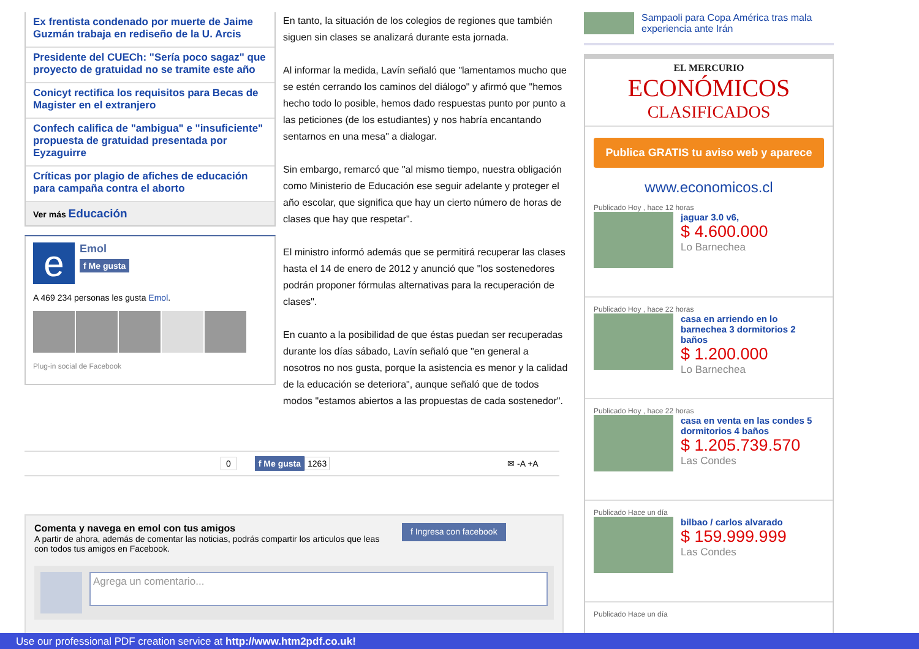Ex frentista condenado por muerte de Jaime Guzmán trabaja en rediseño de la U. Arcis
Presidente del CUECh: "Sería poco sagaz" que proyecto de gratuidad no se tramite este año
Conicyt rectifica los requisitos para Becas de Magister en el extranjero
Confech califica de "ambigua" e "insuficiente" propuesta de gratuidad presentada por Eyzaguirre
Críticas por plagio de afiches de educación para campaña contra el aborto
Ver más Educación
e
Emol
f Me gusta
A 469 234 personas les gusta Emol.
Plug-in social de Facebook
En tanto, la situación de los colegios de regiones que también siguen sin clases se analizará durante esta jornada.
Al informar la medida, Lavín señaló que "lamentamos mucho que se estén cerrando los caminos del diálogo" y afirmó que "hemos hecho todo lo posible, hemos dado respuestas punto por punto a las peticiones (de los estudiantes) y nos habría encantando sentarnos en una mesa" a dialogar.
Sin embargo, remarcó que "al mismo tiempo, nuestra obligación como Ministerio de Educación ese seguir adelante y proteger el año escolar, que significa que hay un cierto número de horas de clases que hay que respetar".
El ministro informó además que se permitirá recuperar las clases hasta el 14 de enero de 2012 y anunció que "los sostenedores podrán proponer fórmulas alternativas para la recuperación de clases".
En cuanto a la posibilidad de que éstas puedan ser recuperadas durante los días sábado, Lavín señaló que "en general a nosotros no nos gusta, porque la asistencia es menor y la calidad de la educación se deteriora", aunque señaló que de todos modos "estamos abiertos a las propuestas de cada sostenedor".
Sampaoli para Copa América tras mala experiencia ante Irán
EL MERCURIO
ECONÓMICOS
CLASIFICADOS
Publica GRATIS tu aviso web y aparece
www.economicos.cl
Publicado Hoy , hace 12 horas
jaguar 3.0 v6,
$ 4.600.000
Lo Barnechea
Publicado Hoy , hace 22 horas
casa en arriendo en lo barnechea 3 dormitorios 2 baños
$ 1.200.000
Lo Barnechea
Publicado Hoy , hace 22 horas
casa en venta en las condes 5 dormitorios 4 baños
$ 1.205.739.570
Las Condes
Publicado Hace un día
bilbao / carlos alvarado
$ 159.999.999
Las Condes
Publicado Hace un día
0 f Me gusta 1263 ✉ -A +A
Comenta y navega en emol con tus amigos
A partir de ahora, además de comentar las noticias, podrás compartir los articulos que leas con todos tus amigos en Facebook.
f Ingresa con facebook
Agrega un comentario...
Use our professional PDF creation service at http://www.htm2pdf.co.uk!